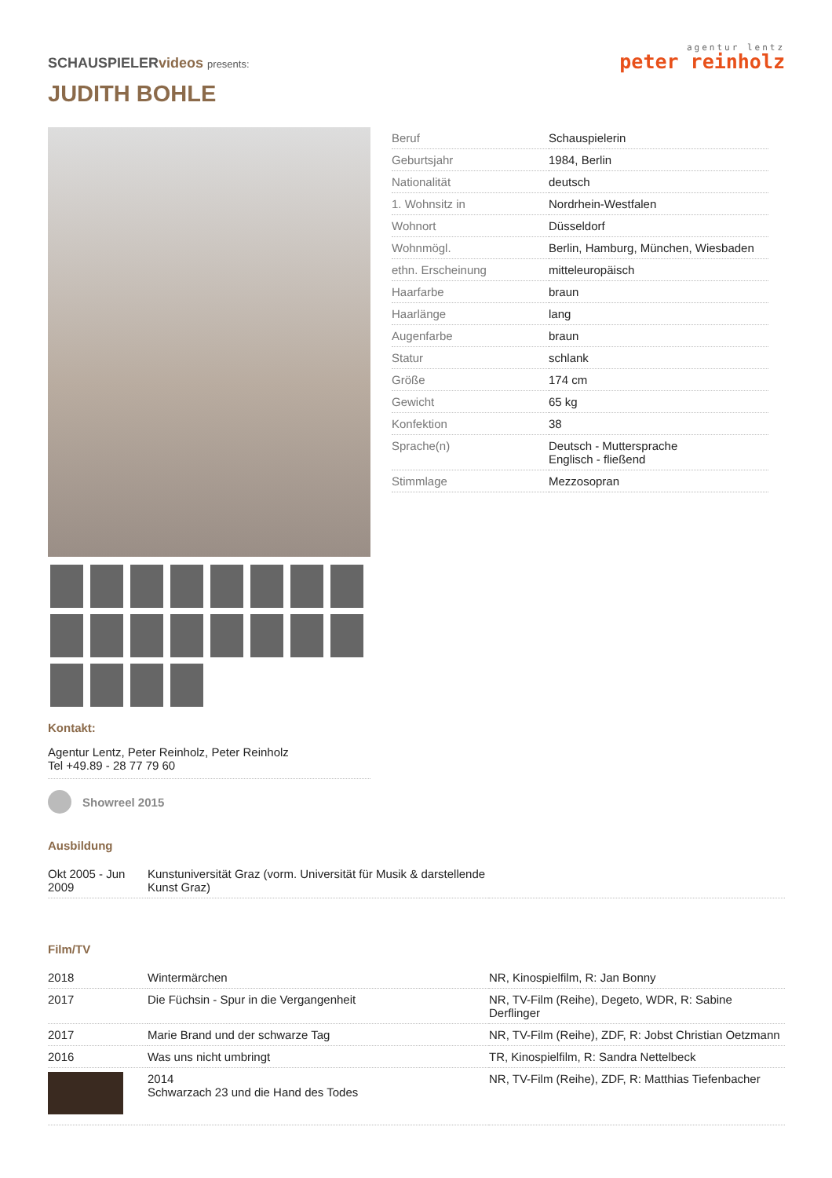SCHAUSPIELERvideos presents:
agentur lentz
peter reinholz
JUDITH BOHLE
Kontakt:
Agentur Lentz, Peter Reinholz, Peter Reinholz
Tel +49.89 - 28 77 79 60
Showreel 2015
| Beruf | Schauspielerin |
| Geburtsjahr | 1984, Berlin |
| Nationalität | deutsch |
| 1. Wohnsitz in | Nordrhein-Westfalen |
| Wohnort | Düsseldorf |
| Wohnmögl. | Berlin, Hamburg, München, Wiesbaden |
| ethn. Erscheinung | mitteleuropäisch |
| Haarfarbe | braun |
| Haarlänge | lang |
| Augenfarbe | braun |
| Statur | schlank |
| Größe | 174 cm |
| Gewicht | 65 kg |
| Konfektion | 38 |
| Sprache(n) | Deutsch - Muttersprache Englisch - fließend |
| Stimmlage | Mezzosopran |
Ausbildung
| Okt 2005 - Jun 2009 | Kunstuniversität Graz (vorm. Universität für Musik & darstellende Kunst Graz) | |
Film/TV
| 2018 | Wintermärchen | NR, Kinospielfilm, R: Jan Bonny |
| 2017 | Die Füchsin - Spur in die Vergangenheit | NR, TV-Film (Reihe), Degeto, WDR, R: Sabine Derflinger |
| 2017 | Marie Brand und der schwarze Tag | NR, TV-Film (Reihe), ZDF, R: Jobst Christian Oetzmann |
| 2016 | Was uns nicht umbringt | TR, Kinospielfilm, R: Sandra Nettelbeck |
| | 2014 Schwarzach 23 und die Hand des Todes | NR, TV-Film (Reihe), ZDF, R: Matthias Tiefenbacher |